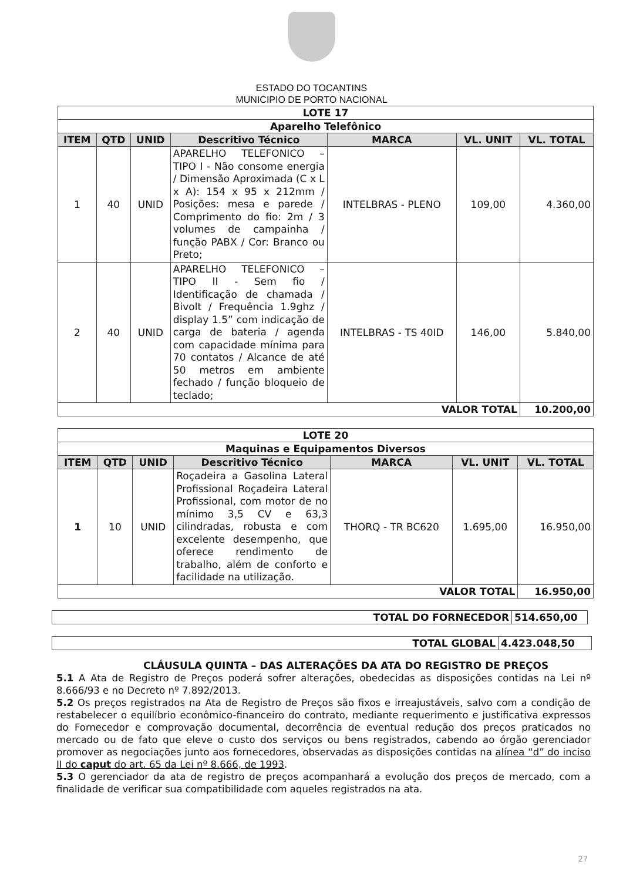ESTADO DO TOCANTINS
MUNICIPIO DE PORTO NACIONAL
| LOTE 17 | | | | | | |
| Aparelho Telefônico | | | | | | |
| ITEM | QTD | UNID | Descritivo Técnico | MARCA | VL. UNIT | VL. TOTAL |
| 1 | 40 | UNID | APARELHO TELEFONICO – TIPO I - Não consome energia / Dimensão Aproximada (C x L x A): 154 x 95 x 212mm / Posições: mesa e parede / Comprimento do fio: 2m / 3 volumes de campainha / função PABX / Cor: Branco ou Preto; | INTELBRAS - PLENO | 109,00 | 4.360,00 |
| 2 | 40 | UNID | APARELHO TELEFONICO – TIPO II - Sem fio / Identificação de chamada / Bivolt / Frequência 1.9ghz / display 1.5” com indicação de carga de bateria / agenda com capacidade mínima para 70 contatos / Alcance de até 50 metros em ambiente fechado / função bloqueio de teclado; | INTELBRAS - TS 40ID | 146,00 | 5.840,00 |
| VALOR TOTAL | | | | | | 10.200,00 |
| LOTE 20 | | | | | | |
| Maquinas e Equipamentos Diversos | | | | | | |
| ITEM | QTD | UNID | Descritivo Técnico | MARCA | VL. UNIT | VL. TOTAL |
| 1 | 10 | UNID | Roçadeira a Gasolina Lateral Profissional Roçadeira Lateral Profissional, com motor de no mínimo 3,5 CV e 63,3 cilindradas, robusta e com excelente desempenho, que oferece rendimento de trabalho, além de conforto e facilidade na utilização. | THORQ - TR BC620 | 1.695,00 | 16.950,00 |
| VALOR TOTAL | | | | | | 16.950,00 |
| TOTAL DO FORNECEDOR | 514.650,00 |
| TOTAL GLOBAL | 4.423.048,50 |
CLÁUSULA QUINTA – DAS ALTERAÇÕES DA ATA DO REGISTRO DE PREÇOS
5.1 A Ata de Registro de Preços poderá sofrer alterações, obedecidas as disposições contidas na Lei nº 8.666/93 e no Decreto nº 7.892/2013.
5.2 Os preços registrados na Ata de Registro de Preços são fixos e irreajustáveis, salvo com a condição de restabelecer o equilíbrio econômico-financeiro do contrato, mediante requerimento e justificativa expressos do Fornecedor e comprovação documental, decorrência de eventual redução dos preços praticados no mercado ou de fato que eleve o custo dos serviços ou bens registrados, cabendo ao órgão gerenciador promover as negociações junto aos fornecedores, observadas as disposições contidas na alínea “d” do inciso II do caput do art. 65 da Lei nº 8.666, de 1993.
5.3 O gerenciador da ata de registro de preços acompanhará a evolução dos preços de mercado, com a finalidade de verificar sua compatibilidade com aqueles registrados na ata.
27